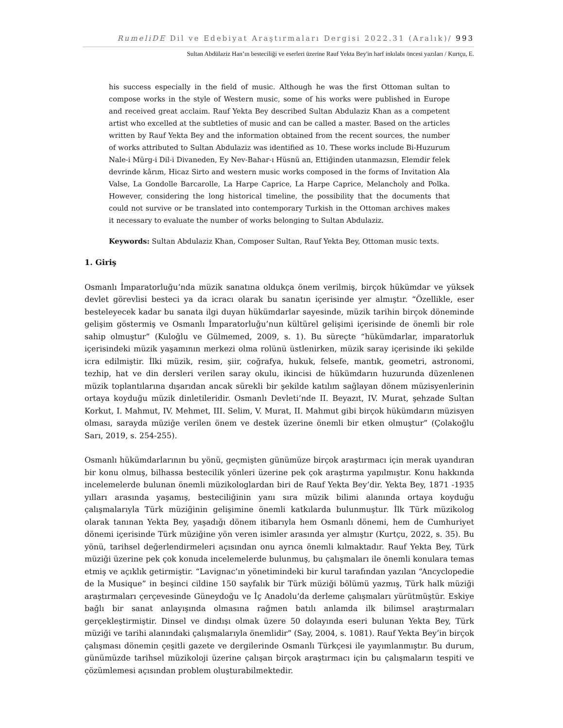RumeliDE Dil ve Edebiyat Araştırmaları Dergisi 2022.31 (Aralık)/ 993
Sultan Abdülaziz Han’ın besteciliği ve eserleri üzerine Rauf Yekta Bey'in harf inkılabı öncesi yazıları / Kurtçu, E.
his success especially in the field of music. Although he was the first Ottoman sultan to compose works in the style of Western music, some of his works were published in Europe and received great acclaim. Rauf Yekta Bey described Sultan Abdulaziz Khan as a competent artist who excelled at the subtleties of music and can be called a master. Based on the articles written by Rauf Yekta Bey and the information obtained from the recent sources, the number of works attributed to Sultan Abdulaziz was identified as 10. These works include Bi-Huzurum Nale-i Mürg-i Dil-i Divaneden, Ey Nev-Bahar-ı Hüsnü an, Ettiğinden utanmazsın, Elemdir felek devrinde kârım, Hicaz Sirto and western music works composed in the forms of Invitation Ala Valse, La Gondolle Barcarolle, La Harpe Caprice, La Harpe Caprice, Melancholy and Polka. However, considering the long historical timeline, the possibility that the documents that could not survive or be translated into contemporary Turkish in the Ottoman archives makes it necessary to evaluate the number of works belonging to Sultan Abdulaziz.
Keywords: Sultan Abdulaziz Khan, Composer Sultan, Rauf Yekta Bey, Ottoman music texts.
1. Giriş
Osmanlı İmparatorluğu’nda müzik sanatına oldukça önem verilmiş, birçok hükümdar ve yüksek devlet görevlisi besteci ya da icracı olarak bu sanatın içerisinde yer almıştır. “Özellikle, eser besteleyecek kadar bu sanata ilgi duyan hükümdarlar sayesinde, müzik tarihin birçok döneminde gelişim göstermiş ve Osmanlı İmparatorluğu’nun kültürel gelişimi içerisinde de önemli bir role sahip olmuştur” (Kuloğlu ve Gülmemed, 2009, s. 1). Bu süreçte “hükümdarlar, imparatorluk içerisindeki müzik yaşamının merkezi olma rolünü üstlenirken, müzik saray içerisinde iki şekilde icra edilmiştir. İlki müzik, resim, şiir, coğrafya, hukuk, felsefe, mantık, geometri, astronomi, tezhip, hat ve din dersleri verilen saray okulu, ikincisi de hükümdarın huzurunda düzenlenen müzik toplantılarına dışarıdan ancak sürekli bir şekilde katılım sağlayan dönem müzisyenlerinin ortaya koyduğu müzik dinletileridir. Osmanlı Devleti’nde II. Beyazıt, IV. Murat, şehzade Sultan Korkut, I. Mahmut, IV. Mehmet, III. Selim, V. Murat, II. Mahmut gibi birçok hükümdarın müzisyen olması, sarayda müziğe verilen önem ve destek üzerine önemli bir etken olmuştur” (Çolakoğlu Sarı, 2019, s. 254-255).
Osmanlı hükümdarlarının bu yönü, geçmişten günümüze birçok araştırmacı için merak uyandıran bir konu olmuş, bilhassa bestecilik yönleri üzerine pek çok araştırma yapılmıştır. Konu hakkında incelemelerde bulunan önemli müzikologlardan biri de Rauf Yekta Bey’dir. Yekta Bey, 1871 -1935 yılları arasında yaşamış, besteciliğinin yanı sıra müzik bilimi alanında ortaya koyduğu çalışmalarıyla Türk müziğinin gelişimine önemli katkılarda bulunmuştur. İlk Türk müzikolog olarak tanınan Yekta Bey, yaşadığı dönem itibarıyla hem Osmanlı dönemi, hem de Cumhuriyet dönemi içerisinde Türk müziğine yön veren isimler arasında yer almıştır (Kurtçu, 2022, s. 35). Bu yönü, tarihsel değerlendirmeleri açısından onu ayrıca önemli kılmaktadır. Rauf Yekta Bey, Türk müziği üzerine pek çok konuda incelemelerde bulunmuş, bu çalışmaları ile önemli konulara temas etmiş ve açıklık getirmiştir. “Lavignac’ın yönetimindeki bir kurul tarafından yazılan “Ancyclopedie de la Musique” in beşinci cildine 150 sayfalık bir Türk müziği bölümü yazmış, Türk halk müziği araştırmaları çerçevesinde Güneydoğu ve İç Anadolu’da derleme çalışmaları yürütmüştür. Eskiye bağlı bir sanat anlayışında olmasına rağmen batılı anlamda ilk bilimsel araştırmaları gerçekleştirmiştir. Dinsel ve dindışı olmak üzere 50 dolayında eseri bulunan Yekta Bey, Türk müziği ve tarihi alanındaki çalışmalarıyla önemlidir” (Say, 2004, s. 1081). Rauf Yekta Bey’in birçok çalışması dönemin çeşitli gazete ve dergilerinde Osmanlı Türkçesi ile yayımlanmıştır. Bu durum, günümüzde tarihsel müzikoloji üzerine çalışan birçok araştırmacı için bu çalışmaların tespiti ve çözümlemesi açısından problem oluşturabilmektedir.